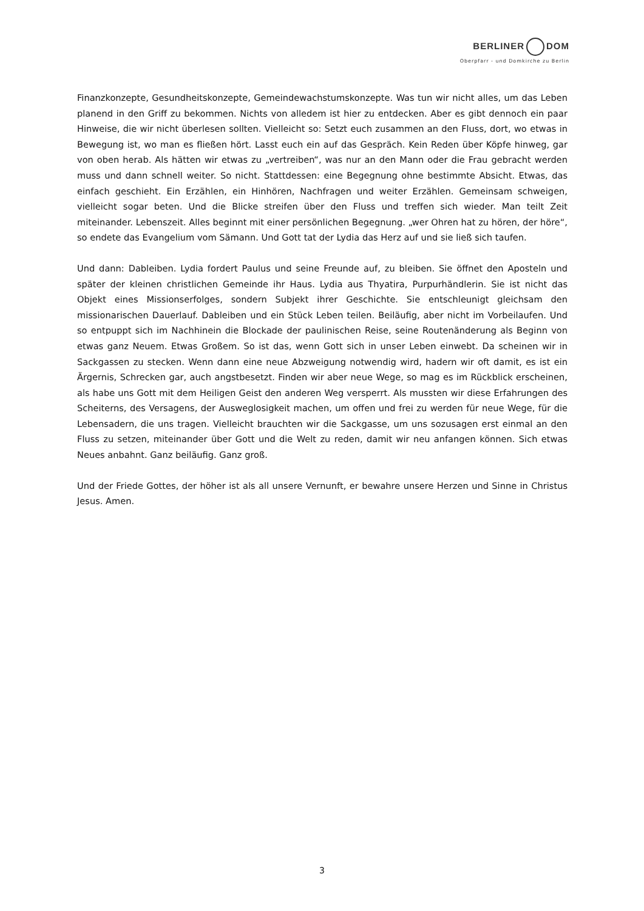BERLINER DOM
Oberpfarr - und Domkirche zu Berlin
Finanzkonzepte, Gesundheitskonzepte, Gemeindewachstumskonzepte. Was tun wir nicht alles, um das Leben planend in den Griff zu bekommen. Nichts von alledem ist hier zu entdecken. Aber es gibt dennoch ein paar Hinweise, die wir nicht überlesen sollten. Vielleicht so: Setzt euch zusammen an den Fluss, dort, wo etwas in Bewegung ist, wo man es fließen hört. Lasst euch ein auf das Gespräch. Kein Reden über Köpfe hinweg, gar von oben herab. Als hätten wir etwas zu „vertreiben“, was nur an den Mann oder die Frau gebracht werden muss und dann schnell weiter. So nicht. Stattdessen: eine Begegnung ohne bestimmte Absicht. Etwas, das einfach geschieht. Ein Erzählen, ein Hinhören, Nachfragen und weiter Erzählen. Gemeinsam schweigen, vielleicht sogar beten. Und die Blicke streifen über den Fluss und treffen sich wieder. Man teilt Zeit miteinander. Lebenszeit. Alles beginnt mit einer persönlichen Begegnung. „wer Ohren hat zu hören, der höre“, so endete das Evangelium vom Sämann. Und Gott tat der Lydia das Herz auf und sie ließ sich taufen.
Und dann: Dableiben. Lydia fordert Paulus und seine Freunde auf, zu bleiben. Sie öffnet den Aposteln und später der kleinen christlichen Gemeinde ihr Haus. Lydia aus Thyatira, Purpurhändlerin. Sie ist nicht das Objekt eines Missionserfolges, sondern Subjekt ihrer Geschichte. Sie entschleunigt gleichsam den missionarischen Dauerlauf. Dableiben und ein Stück Leben teilen. Beiläufig, aber nicht im Vorbeilaufen. Und so entpuppt sich im Nachhinein die Blockade der paulinischen Reise, seine Routenänderung als Beginn von etwas ganz Neuem. Etwas Großem. So ist das, wenn Gott sich in unser Leben einwebt. Da scheinen wir in Sackgassen zu stecken. Wenn dann eine neue Abzweigung notwendig wird, hadern wir oft damit, es ist ein Ärgernis, Schrecken gar, auch angstbesetzt. Finden wir aber neue Wege, so mag es im Rückblick erscheinen, als habe uns Gott mit dem Heiligen Geist den anderen Weg versperrt. Als mussten wir diese Erfahrungen des Scheiterns, des Versagens, der Ausweglosigkeit machen, um offen und frei zu werden für neue Wege, für die Lebensadern, die uns tragen. Vielleicht brauchten wir die Sackgasse, um uns sozusagen erst einmal an den Fluss zu setzen, miteinander über Gott und die Welt zu reden, damit wir neu anfangen können. Sich etwas Neues anbahnt. Ganz beiläufig. Ganz groß.
Und der Friede Gottes, der höher ist als all unsere Vernunft, er bewahre unsere Herzen und Sinne in Christus Jesus. Amen.
3